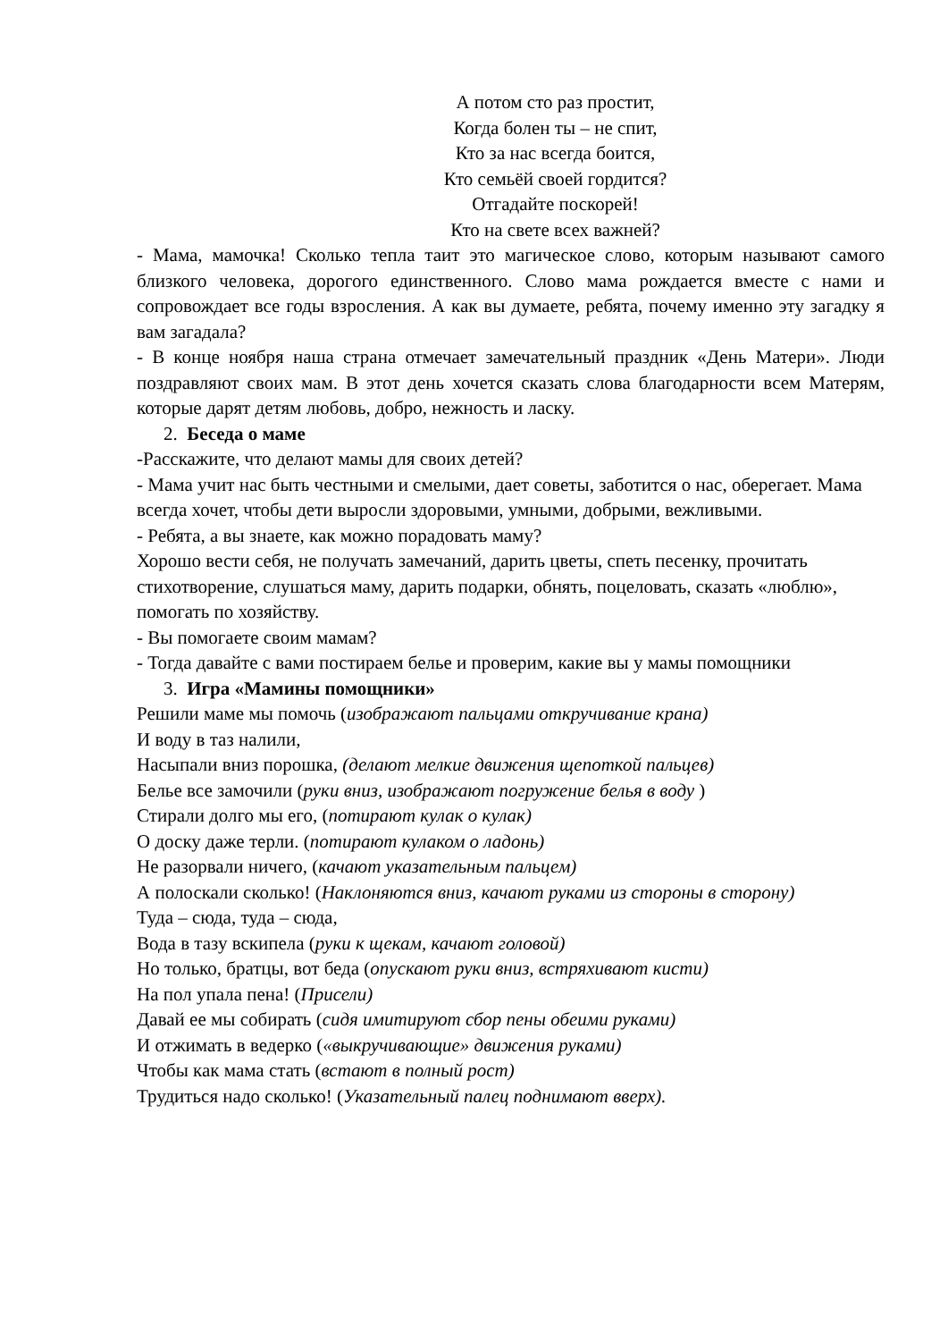А потом сто раз простит,
Когда болен ты – не спит,
Кто за нас всегда боится,
Кто семьёй своей гордится?
Отгадайте поскорей!
Кто на свете всех важней?
- Мама, мамочка! Сколько тепла таит это магическое слово, которым называют самого близкого человека, дорогого единственного. Слово мама рождается вместе с нами и сопровождает все годы взросления. А как вы думаете, ребята, почему именно эту загадку я вам загадала?
- В конце ноября наша страна отмечает замечательный праздник «День Матери». Люди поздравляют своих мам. В этот день хочется сказать слова благодарности всем Матерям, которые дарят детям любовь, добро, нежность и ласку.
2. Беседа о маме
-Расскажите, что делают мамы для своих детей?
- Мама учит нас быть честными и смелыми, дает советы, заботится о нас, оберегает. Мама всегда хочет, чтобы дети выросли здоровыми, умными, добрыми, вежливыми.
- Ребята, а вы знаете, как можно порадовать маму?
Хорошо вести себя, не получать замечаний, дарить цветы, спеть песенку, прочитать стихотворение, слушаться маму, дарить подарки, обнять, поцеловать, сказать «люблю», помогать по хозяйству.
- Вы помогаете своим мамам?
- Тогда давайте с вами постираем белье и проверим, какие вы у мамы помощники
3. Игра «Мамины помощники»
Решили маме мы помочь (изображают пальцами откручивание крана)
И воду в таз налили,
Насыпали вниз порошка, (делают мелкие движения щепоткой пальцев)
Белье все замочили (руки вниз, изображают погружение белья в воду )
Стирали долго мы его, (потирают кулак о кулак)
О доску даже терли. (потирают кулаком о ладонь)
Не разорвали ничего, (качают указательным пальцем)
А полоскали сколько! (Наклоняются вниз, качают руками из стороны в сторону)
Туда – сюда, туда – сюда,
Вода в тазу вскипела (руки к щекам, качают головой)
Но только, братцы, вот беда (опускают руки вниз, встряхивают кисти)
На пол упала пена! (Присели)
Давай ее мы собирать (сидя имитируют сбор пены обеими руками)
И отжимать в ведерко («выкручивающие» движения руками)
Чтобы как мама стать (встают в полный рост)
Трудиться надо сколько! (Указательный палец поднимают вверх).